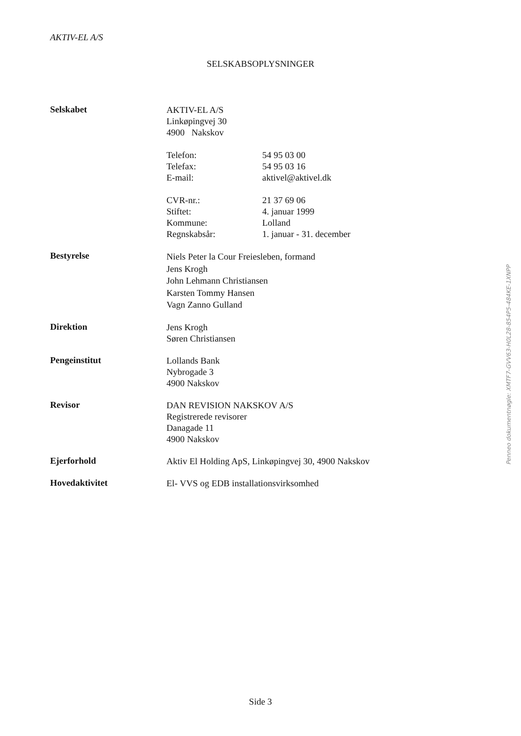AKTIV-EL A/S
SELSKABSOPLYSNINGER
Selskabet
AKTIV-EL A/S
Linkøpingvej 30
4900 Nakskov
Telefon: 54 95 03 00
Telefax: 54 95 03 16
E-mail: aktivel@aktivel.dk
CVR-nr.: 21 37 69 06
Stiftet: 4. januar 1999
Kommune: Lolland
Regnskabsår: 1. januar - 31. december
Bestyrelse
Niels Peter la Cour Freiesleben, formand
Jens Krogh
John Lehmann Christiansen
Karsten Tommy Hansen
Vagn Zanno Gulland
Direktion
Jens Krogh
Søren Christiansen
Pengeinstitut
Lollands Bank
Nybrogade 3
4900 Nakskov
Revisor
DAN REVISION NAKSKOV A/S
Registrerede revisorer
Danagade 11
4900 Nakskov
Ejerforhold
Aktiv El Holding ApS, Linkøpingvej 30, 4900 Nakskov
Hovedaktivitet
El- VVS og EDB installationsvirksomhed
Penneo dokumentnøgle: XMTF7-GVV63-H0L28-854P5-484KE-1XNPP
Side 3